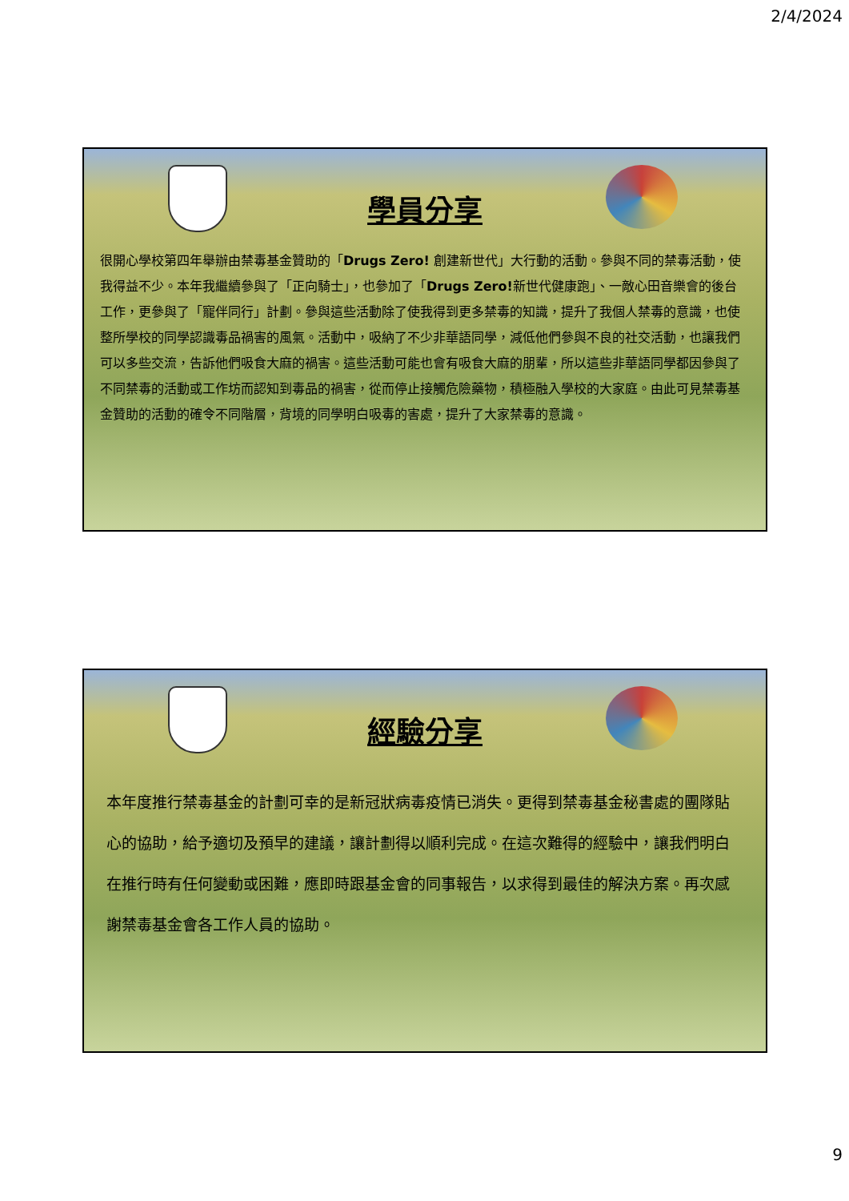2/4/2024
學員分享
很開心學校第四年舉辦由禁毒基金贊助的「Drugs Zero! 創建新世代」大行動的活動。參與不同的禁毒活動，使我得益不少。本年我繼續參與了「正向騎士」，也參加了「Drugs Zero!新世代健康跑」、一敵心田音樂會的後台工作，更參與了「寵伴同行」計劃。參與這些活動除了使我得到更多禁毒的知識，提升了我個人禁毒的意識，也使整所學校的同學認識毒品禍害的風氣。活動中，吸納了不少非華語同學，減低他們參與不良的社交活動，也讓我們可以多些交流，告訴他們吸食大麻的禍害。這些活動可能也會有吸食大麻的朋輩，所以這些非華語同學都因參與了不同禁毒的活動或工作坊而認知到毒品的禍害，從而停止接觸危險藥物，積極融入學校的大家庭。由此可見禁毒基金贊助的活動的確令不同階層，背境的同學明白吸毒的害處，提升了大家禁毒的意識。
經驗分享
本年度推行禁毒基金的計劃可幸的是新冠狀病毒疫情已消失。更得到禁毒基金秘書處的團隊貼心的協助，給予適切及預早的建議，讓計劃得以順利完成。在這次難得的經驗中，讓我們明白在推行時有任何變動或困難，應即時跟基金會的同事報告，以求得到最佳的解決方案。再次感謝禁毒基金會各工作人員的協助。
9